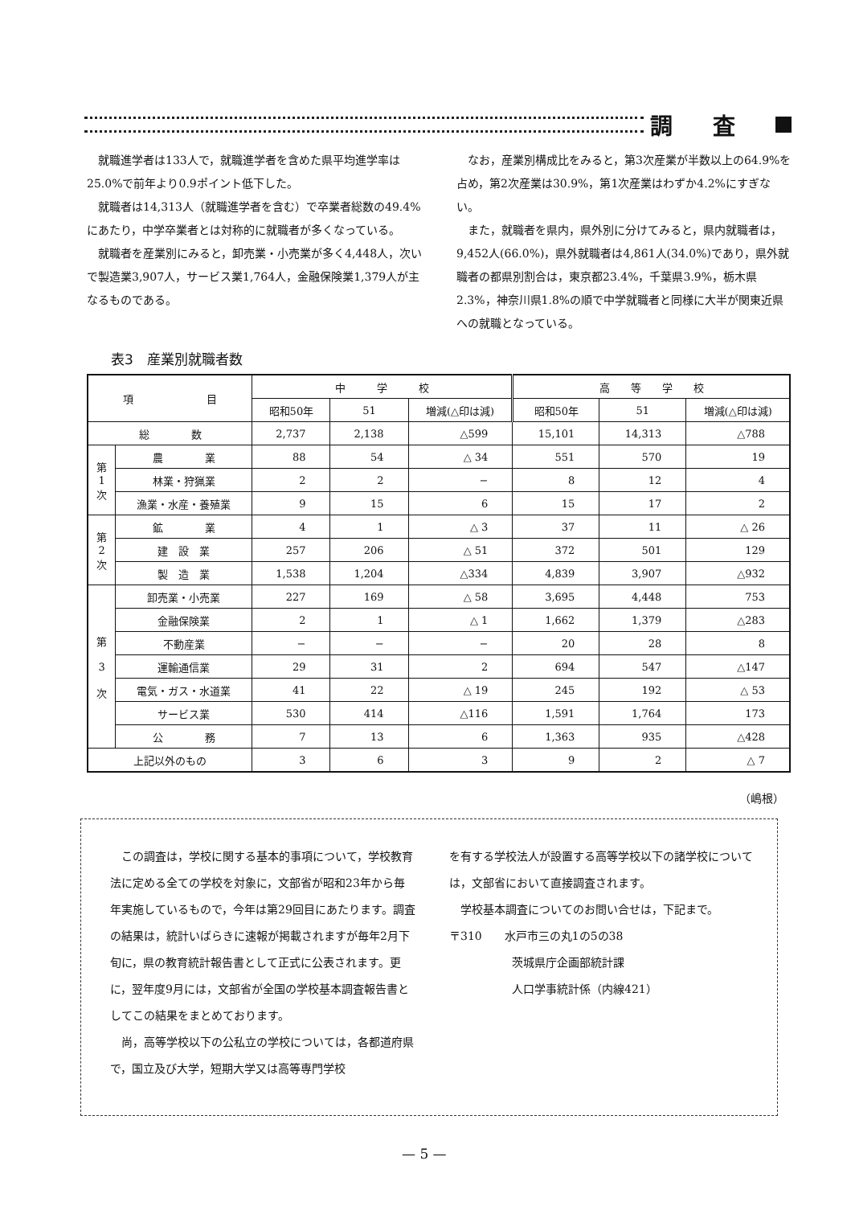調査
就職進学者は133人で，就職進学者を含めた県平均進学率は25.0%で前年より0.9ポイント低下した。
就職者は14,313人（就職進学者を含む）で卒業者総数の49.4%にあたり，中学卒業者とは対称的に就職者が多くなっている。
就職者を産業別にみると，卸売業・小売業が多く4,448人，次いで製造業3,907人，サービス業1,764人，金融保険業1,379人が主なるものである。
なお，産業別構成比をみると，第3次産業が半数以上の64.9%を占め，第2次産業は30.9%，第1次産業はわずか4.2%にすぎない。
また，就職者を県内，県外別に分けてみると，県内就職者は，9,452人(66.0%)，県外就職者は4,861人(34.0%)であり，県外就職者の都県別割合は，東京都23.4%，千葉県3.9%，栃木県2.3%，神奈川県1.8%の順で中学就職者と同様に大半が関東近県への就職となっている。
表3　産業別就職者数
| 項 目 | | 中 学 校 | | | 高 等 学 校 | | |
| --- | --- | --- | --- | --- | --- | --- | --- |
| | | 昭和50年 | 51 | 増減(△印は減) | 昭和50年 | 51 | 増減(△印は減) |
| 総 数 | | 2,737 | 2,138 | △599 | 15,101 | 14,313 | △788 |
| 第 1 次 | 農 業 | 88 | 54 | △ 34 | 551 | 570 | 19 |
| | 林業・狩猟業 | 2 | 2 | − | 8 | 12 | 4 |
| | 漁業・水産・養殖業 | 9 | 15 | 6 | 15 | 17 | 2 |
| 第 2 次 | 鉱 業 | 4 | 1 | △ 3 | 37 | 11 | △ 26 |
| | 建 設 業 | 257 | 206 | △ 51 | 372 | 501 | 129 |
| | 製 造 業 | 1,538 | 1,204 | △334 | 4,839 | 3,907 | △932 |
| 第 3 次 | 卸売業・小売業 | 227 | 169 | △ 58 | 3,695 | 4,448 | 753 |
| | 金融保険業 | 2 | 1 | △ 1 | 1,662 | 1,379 | △283 |
| | 不動産業 | − | − | − | 20 | 28 | 8 |
| | 運輸通信業 | 29 | 31 | 2 | 694 | 547 | △147 |
| | 電気・ガス・水道業 | 41 | 22 | △ 19 | 245 | 192 | △ 53 |
| | サービス業 | 530 | 414 | △116 | 1,591 | 1,764 | 173 |
| | 公 務 | 7 | 13 | 6 | 1,363 | 935 | △428 |
| 上記以外のもの | | 3 | 6 | 3 | 9 | 2 | △ 7 |
（嶋根）
この調査は，学校に関する基本的事項について，学校教育法に定める全ての学校を対象に，文部省が昭和23年から毎年実施しているもので，今年は第29回目にあたります。調査の結果は，統計いばらきに速報が掲載されますが毎年2月下旬に，県の教育統計報告書として正式に公表されます。更に，翌年度9月には，文部省が全国の学校基本調査報告書としてこの結果をまとめております。
尚，高等学校以下の公私立の学校については，各都道府県で，国立及び大学，短期大学又は高等専門学校
を有する学校法人が設置する高等学校以下の諸学校については，文部省において直接調査されます。
学校基本調査についてのお問い合せは，下記まで。
〒310　　水戸市三の丸1の5の38
茨城県庁企画部統計課
人口学事統計係（内線421）
— 5 —